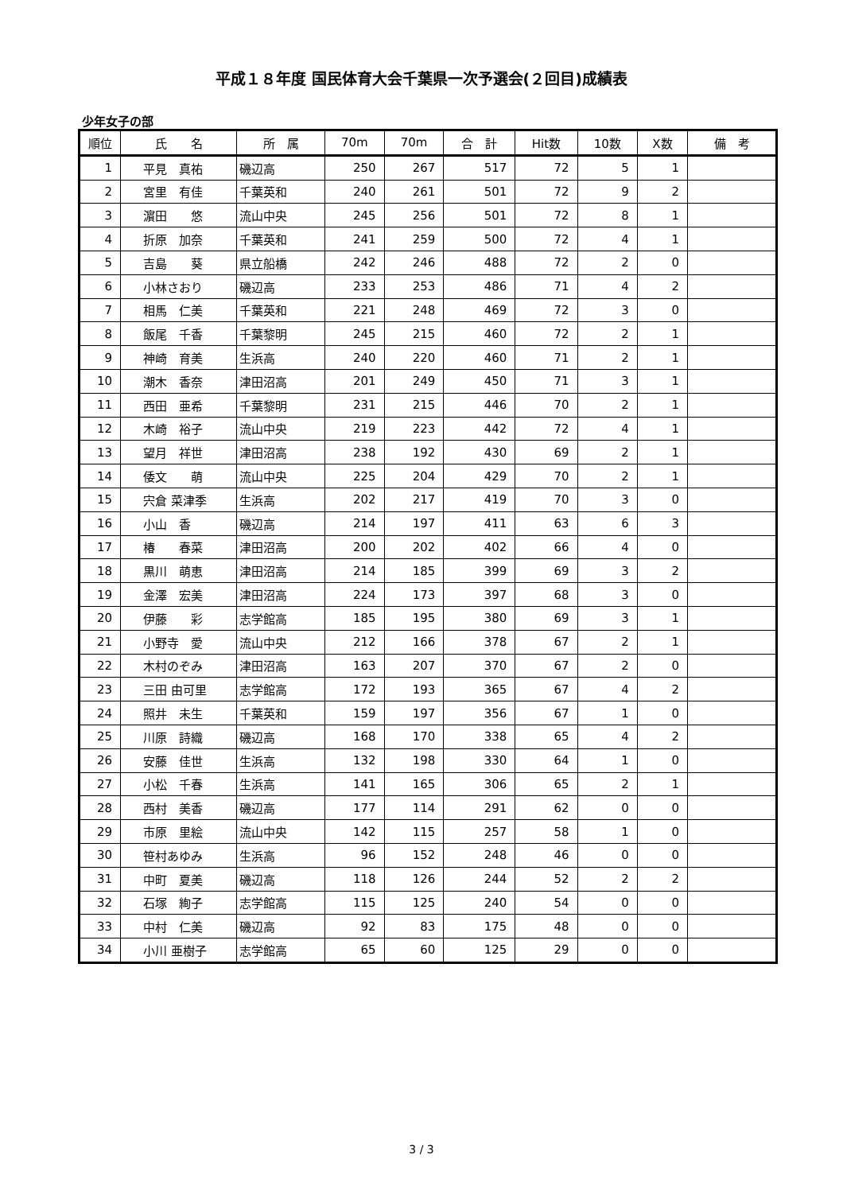平成１８年度 国民体育大会千葉県一次予選会(２回目)成績表
少年女子の部
| 順位 | 氏 名 | 所 属 | 70m | 70m | 合 計 | Hit数 | 10数 | X数 | 備 考 |
| --- | --- | --- | --- | --- | --- | --- | --- | --- | --- |
| 1 | 平見 真祐 | 磯辺高 | 250 | 267 | 517 | 72 | 5 | 1 | |
| 2 | 宮里 有佳 | 千葉英和 | 240 | 261 | 501 | 72 | 9 | 2 | |
| 3 | 濵田 悠 | 流山中央 | 245 | 256 | 501 | 72 | 8 | 1 | |
| 4 | 折原 加奈 | 千葉英和 | 241 | 259 | 500 | 72 | 4 | 1 | |
| 5 | 吉島 葵 | 県立船橋 | 242 | 246 | 488 | 72 | 2 | 0 | |
| 6 | 小林さおり | 磯辺高 | 233 | 253 | 486 | 71 | 4 | 2 | |
| 7 | 相馬 仁美 | 千葉英和 | 221 | 248 | 469 | 72 | 3 | 0 | |
| 8 | 飯尾 千香 | 千葉黎明 | 245 | 215 | 460 | 72 | 2 | 1 | |
| 9 | 神崎 育美 | 生浜高 | 240 | 220 | 460 | 71 | 2 | 1 | |
| 10 | 潮木 香奈 | 津田沼高 | 201 | 249 | 450 | 71 | 3 | 1 | |
| 11 | 西田 亜希 | 千葉黎明 | 231 | 215 | 446 | 70 | 2 | 1 | |
| 12 | 木崎 裕子 | 流山中央 | 219 | 223 | 442 | 72 | 4 | 1 | |
| 13 | 望月 祥世 | 津田沼高 | 238 | 192 | 430 | 69 | 2 | 1 | |
| 14 | 倭文 萌 | 流山中央 | 225 | 204 | 429 | 70 | 2 | 1 | |
| 15 | 宍倉 菜津季 | 生浜高 | 202 | 217 | 419 | 70 | 3 | 0 | |
| 16 | 小山 香 | 磯辺高 | 214 | 197 | 411 | 63 | 6 | 3 | |
| 17 | 椿 春菜 | 津田沼高 | 200 | 202 | 402 | 66 | 4 | 0 | |
| 18 | 黒川 萌恵 | 津田沼高 | 214 | 185 | 399 | 69 | 3 | 2 | |
| 19 | 金澤 宏美 | 津田沼高 | 224 | 173 | 397 | 68 | 3 | 0 | |
| 20 | 伊藤 彩 | 志学館高 | 185 | 195 | 380 | 69 | 3 | 1 | |
| 21 | 小野寺 愛 | 流山中央 | 212 | 166 | 378 | 67 | 2 | 1 | |
| 22 | 木村のぞみ | 津田沼高 | 163 | 207 | 370 | 67 | 2 | 0 | |
| 23 | 三田 由可里 | 志学館高 | 172 | 193 | 365 | 67 | 4 | 2 | |
| 24 | 照井 未生 | 千葉英和 | 159 | 197 | 356 | 67 | 1 | 0 | |
| 25 | 川原 詩織 | 磯辺高 | 168 | 170 | 338 | 65 | 4 | 2 | |
| 26 | 安藤 佳世 | 生浜高 | 132 | 198 | 330 | 64 | 1 | 0 | |
| 27 | 小松 千春 | 生浜高 | 141 | 165 | 306 | 65 | 2 | 1 | |
| 28 | 西村 美香 | 磯辺高 | 177 | 114 | 291 | 62 | 0 | 0 | |
| 29 | 市原 里絵 | 流山中央 | 142 | 115 | 257 | 58 | 1 | 0 | |
| 30 | 笹村あゆみ | 生浜高 | 96 | 152 | 248 | 46 | 0 | 0 | |
| 31 | 中町 夏美 | 磯辺高 | 118 | 126 | 244 | 52 | 2 | 2 | |
| 32 | 石塚 絢子 | 志学館高 | 115 | 125 | 240 | 54 | 0 | 0 | |
| 33 | 中村 仁美 | 磯辺高 | 92 | 83 | 175 | 48 | 0 | 0 | |
| 34 | 小川 亜樹子 | 志学館高 | 65 | 60 | 125 | 29 | 0 | 0 | |
3 / 3